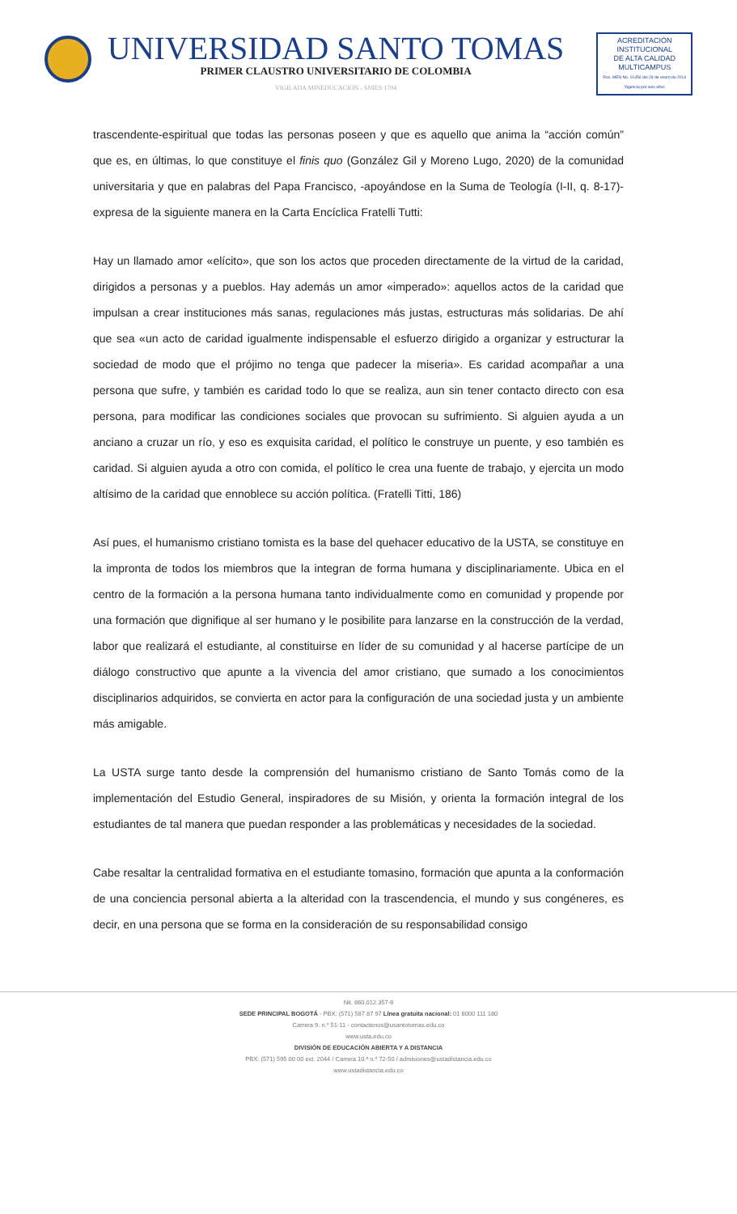UNIVERSIDAD SANTO TOMAS
PRIMER CLAUSTRO UNIVERSITARIO DE COLOMBIA
VIGILADA MINEDUCACIÓN - SNIES 1704
ACREDITACIÓN
INSTITUCIONAL
DE ALTA CALIDAD
MULTICAMPUS
Res. MEN No. 01456 del 29 de enero de 2016
Vigencia por seis años
trascendente-espiritual que todas las personas poseen y que es aquello que anima la “acción común” que es, en últimas, lo que constituye el finis quo (González Gil y Moreno Lugo, 2020) de la comunidad universitaria y que en palabras del Papa Francisco, -apoyándose en la Suma de Teología (I-II, q. 8-17)- expresa de la siguiente manera en la Carta Encíclica Fratelli Tutti:
Hay un llamado amor «elícito», que son los actos que proceden directamente de la virtud de la caridad, dirigidos a personas y a pueblos. Hay además un amor «imperado»: aquellos actos de la caridad que impulsan a crear instituciones más sanas, regulaciones más justas, estructuras más solidarias. De ahí que sea «un acto de caridad igualmente indispensable el esfuerzo dirigido a organizar y estructurar la sociedad de modo que el prójimo no tenga que padecer la miseria». Es caridad acompañar a una persona que sufre, y también es caridad todo lo que se realiza, aun sin tener contacto directo con esa persona, para modificar las condiciones sociales que provocan su sufrimiento. Si alguien ayuda a un anciano a cruzar un río, y eso es exquisita caridad, el político le construye un puente, y eso también es caridad. Si alguien ayuda a otro con comida, el político le crea una fuente de trabajo, y ejercita un modo altísimo de la caridad que ennoblece su acción política. (Fratelli Titti, 186)
Así pues, el humanismo cristiano tomista es la base del quehacer educativo de la USTA, se constituye en la impronta de todos los miembros que la integran de forma humana y disciplinariamente. Ubica en el centro de la formación a la persona humana tanto individualmente como en comunidad y propende por una formación que dignifique al ser humano y le posibilite para lanzarse en la construcción de la verdad, labor que realizará el estudiante, al constituirse en líder de su comunidad y al hacerse partícipe de un diálogo constructivo que apunte a la vivencia del amor cristiano, que sumado a los conocimientos disciplinarios adquiridos, se convierta en actor para la configuración de una sociedad justa y un ambiente más amigable.
La USTA surge tanto desde la comprensión del humanismo cristiano de Santo Tomás como de la implementación del Estudio General, inspiradores de su Misión, y orienta la formación integral de los estudiantes de tal manera que puedan responder a las problemáticas y necesidades de la sociedad.
Cabe resaltar la centralidad formativa en el estudiante tomasino, formación que apunta a la conformación de una conciencia personal abierta a la alteridad con la trascendencia, el mundo y sus congéneres, es decir, en una persona que se forma en la consideración de su responsabilidad consigo
Nit. 860.012.357-6
SEDE PRINCIPAL BOGOTÁ - PBX: (571) 587 87 97 Línea gratuita nacional: 01 8000 111 180
Carrera 9. n.º 51-11 - contactenos@usantotomas.edu.co
www.usta.edu.co
DIVISIÓN DE EDUCACIÓN ABIERTA Y A DISTANCIA
PBX: (571) 595 00 00 ext. 2044 / Carrera 10.ª n.º 72-50 / admisiones@ustadistancia.edu.co
www.ustadistancia.edu.co